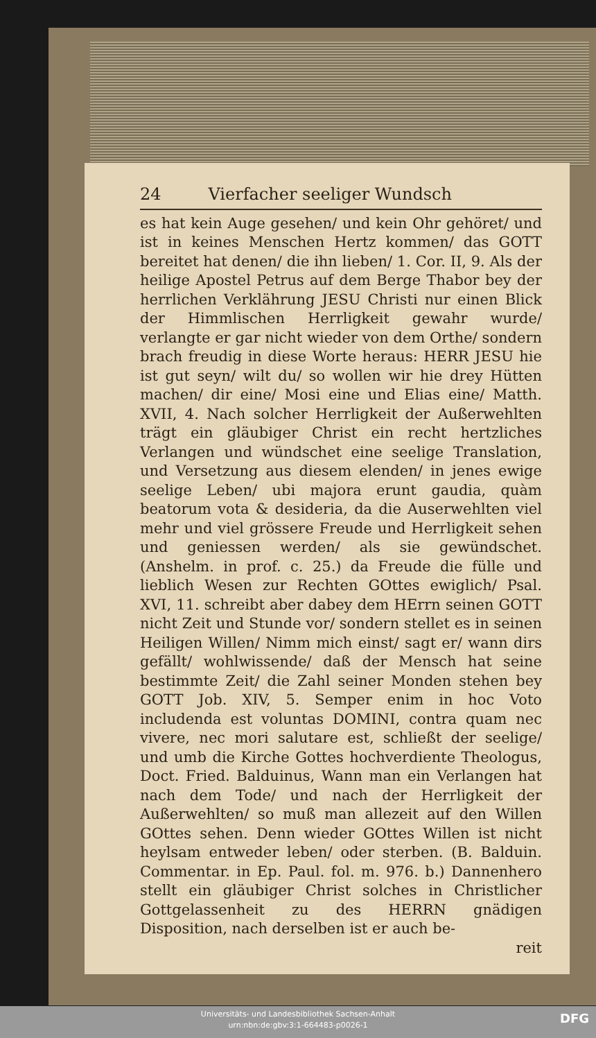24 Vierfacher seeliger Wundsch
es hat kein Auge gesehen/ und kein Ohr gehöret/ und ist in keines Menschen Hertz kommen/ das GOTT bereitet hat denen/ die ihn lieben/ 1. Cor. II, 9. Als der heilige Apostel Petrus auf dem Berge Thabor bey der herrlichen Verklährung JESU Christi nur einen Blick der Himmlischen Herrligkeit gewahr wurde/ verlangte er gar nicht wieder von dem Orthe/ sondern brach freudig in diese Worte heraus: HERR JESU hie ist gut seyn/ wilt du/ so wollen wir hie drey Hütten machen/ dir eine/ Mosi eine und Elias eine/ Matth. XVII, 4. Nach solcher Herrligkeit der Außerwehlten trägt ein gläubiger Christ ein recht hertzliches Verlangen und wündschet eine seelige Translation, und Versetzung aus diesem elenden/ in jenes ewige seelige Leben/ ubi majora erunt gaudia, quàm beatorum vota & desideria, da die Auserwehlten viel mehr und viel grössere Freude und Herrligkeit sehen und geniessen werden/ als sie gewündschet. (Anshelm. in prof. c. 25.) da Freude die fülle und lieblich Wesen zur Rechten GOttes ewiglich/ Psal. XVI, 11. schreibt aber dabey dem HErrn seinen GOTT nicht Zeit und Stunde vor/ sondern stellet es in seinen Heiligen Willen/ Nimm mich einst/ sagt er/ wann dirs gefällt/ wohlwissende/ daß der Mensch hat seine bestimmte Zeit/ die Zahl seiner Monden stehen bey GOTT Job. XIV, 5. Semper enim in hoc Voto includenda est voluntas DOMINI, contra quam nec vivere, nec mori salutare est, schließt der seelige/ und umb die Kirche Gottes hochverdiente Theologus, Doct. Fried. Balduinus, Wann man ein Verlangen hat nach dem Tode/ und nach der Herrligkeit der Außerwehlten/ so muß man allezeit auf den Willen GOttes sehen. Denn wieder GOttes Willen ist nicht heylsam entweder leben/ oder sterben. (B. Balduin. Commentar. in Ep. Paul. fol. m. 976. b.) Dannenhero stellt ein gläubiger Christ solches in Christlicher Gottgelassenheit zu des HERRN gnädigen Disposition, nach derselben ist er auch be-
reit
Universitäts- und Landesbibliothek Sachsen-Anhalt
urn:nbn:de:gbv:3:1-664483-p0026-1
DFG